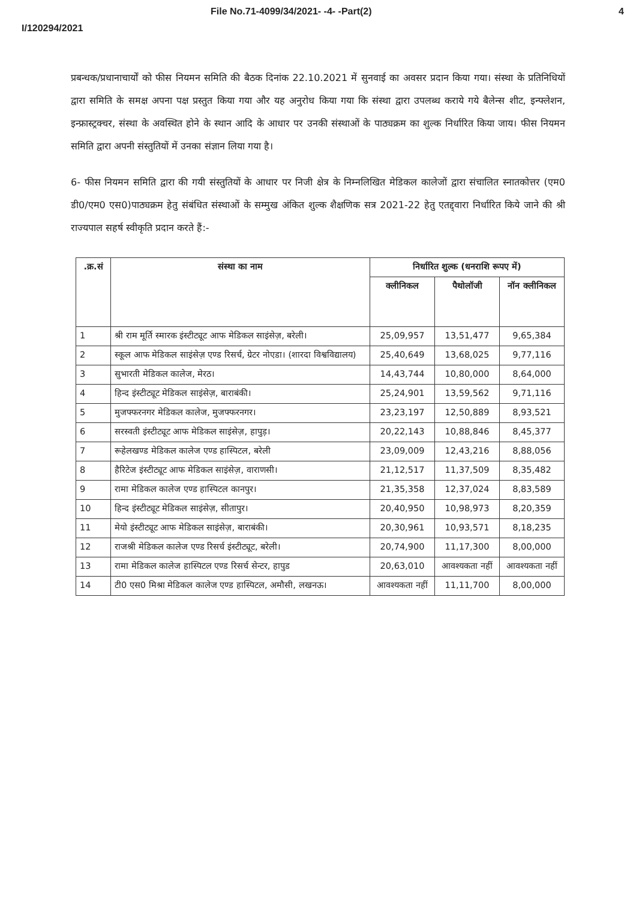File No.71-4099/34/2021- -4- -Part(2) 4
I/120294/2021
प्रबन्धक/प्रधानाचार्यों को फीस नियमन समिति की बैठक दिनांक 22.10.2021 में सुनवाई का अवसर प्रदान किया गया। संस्था के प्रतिनिधियों द्वारा समिति के समक्ष अपना पक्ष प्रस्तुत किया गया और यह अनुरोध किया गया कि संस्था द्वारा उपलब्ध कराये गये बैलेन्स शीट, इन्फ्लेशन, इन्फ्रास्ट्रक्चर, संस्था के अवस्थित होने के स्थान आदि के आधार पर उनकी संस्थाओं के पाठ्यक्रम का शुल्क निर्धारित किया जाय। फीस नियमन समिति द्वारा अपनी संस्तुतियों में उनका संज्ञान लिया गया है।
6- फीस नियमन समिति द्वारा की गयी संस्तुतियों के आधार पर निजी क्षेत्र के निम्नलिखित मेडिकल कालेजों द्वारा संचालित स्नातकोत्तर (एम0 डी0/एम0 एस0)पाठ्यक्रम हेतु संबंधित संस्थाओं के सम्मुख अंकित शुल्क शैक्षणिक सत्र 2021-22 हेतु एतद्द्वारा निर्धारित किये जाने की श्री राज्यपाल सहर्ष स्वीकृति प्रदान करते हैं:-
| .क्र.सं | संस्था का नाम | निर्धारित शुल्क (धनराशि रूपए में) | | |
| --- | --- | --- | --- | --- |
| | | क्लीनिकल | पैथोलॉजी | नॉन क्लीनिकल |
| 1 | श्री राम मूर्ति स्मारक इंस्टीट्यूट आफ मेडिकल साइंसेज़, बरेली। | 25,09,957 | 13,51,477 | 9,65,384 |
| 2 | स्कूल आफ मेडिकल साइंसेज़ एण्ड रिसर्च, ग्रेटर नोएडा। (शारदा विश्वविद्यालय) | 25,40,649 | 13,68,025 | 9,77,116 |
| 3 | सुभारती मेडिकल कालेज, मेरठ। | 14,43,744 | 10,80,000 | 8,64,000 |
| 4 | हिन्द इंस्टीट्यूट मेडिकल साइंसेज़, बाराबंकी। | 25,24,901 | 13,59,562 | 9,71,116 |
| 5 | मुजफ्फरनगर मेडिकल कालेज, मुजफ्फरनगर। | 23,23,197 | 12,50,889 | 8,93,521 |
| 6 | सरस्वती इंस्टीट्यूट आफ मेडिकल साइंसेज़, हापुड़। | 20,22,143 | 10,88,846 | 8,45,377 |
| 7 | रूहेलखण्ड मेडिकल कालेज एण्ड हास्पिटल, बरेली | 23,09,009 | 12,43,216 | 8,88,056 |
| 8 | हैरिटेज इंस्टीट्यूट आफ मेडिकल साइंसेज़, वाराणसी। | 21,12,517 | 11,37,509 | 8,35,482 |
| 9 | रामा मेडिकल कालेज एण्ड हास्पिटल कानपुर। | 21,35,358 | 12,37,024 | 8,83,589 |
| 10 | हिन्द इंस्टीट्यूट मेडिकल साइंसेज़, सीतापुर। | 20,40,950 | 10,98,973 | 8,20,359 |
| 11 | मेयो इंस्टीट्यूट आफ मेडिकल साइंसेज़, बाराबंकी। | 20,30,961 | 10,93,571 | 8,18,235 |
| 12 | राजश्री मेडिकल कालेज एण्ड रिसर्च इंस्टीट्यूट, बरेली। | 20,74,900 | 11,17,300 | 8,00,000 |
| 13 | रामा मेडिकल कालेज हास्पिटल एण्ड रिसर्च सेन्टर, हापुड | 20,63,010 | आवश्यकता नहीं | आवश्यकता नहीं |
| 14 | टी0 एस0 मिश्रा मेडिकल कालेज एण्ड हास्पिटल, अमौसी, लखनऊ। | आवश्यकता नहीं | 11,11,700 | 8,00,000 |